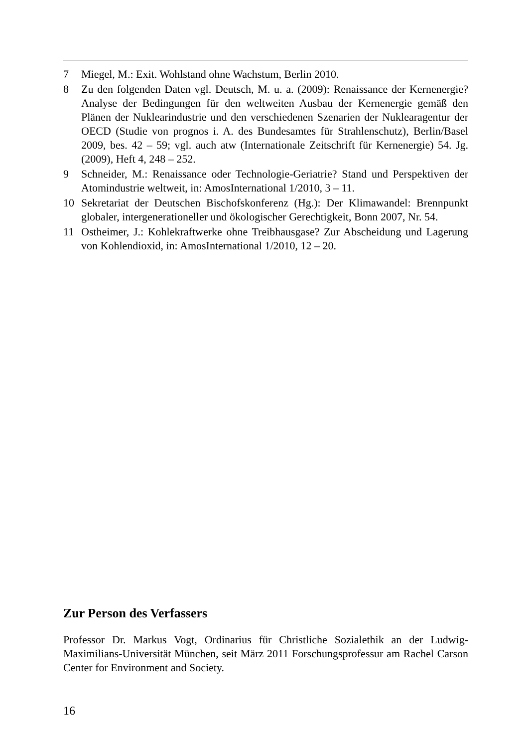7 Miegel, M.: Exit. Wohlstand ohne Wachstum, Berlin 2010.
8 Zu den folgenden Daten vgl. Deutsch, M. u. a. (2009): Renaissance der Kernenergie? Analyse der Bedingungen für den weltweiten Ausbau der Kernenergie gemäß den Plänen der Nuklearindustrie und den verschiedenen Szenarien der Nuklearagentur der OECD (Studie von prognos i. A. des Bundesamtes für Strahlenschutz), Berlin/Basel 2009, bes. 42 – 59; vgl. auch atw (Internationale Zeitschrift für Kernenergie) 54. Jg. (2009), Heft 4, 248 – 252.
9 Schneider, M.: Renaissance oder Technologie-Geriatrie? Stand und Perspektiven der Atomindustrie weltweit, in: AmosInternational 1/2010, 3 – 11.
10 Sekretariat der Deutschen Bischofskonferenz (Hg.): Der Klimawandel: Brennpunkt globaler, intergenerationeller und ökologischer Gerechtigkeit, Bonn 2007, Nr. 54.
11 Ostheimer, J.: Kohlekraftwerke ohne Treibhausgase? Zur Abscheidung und Lagerung von Kohlendioxid, in: AmosInternational 1/2010, 12 – 20.
Zur Person des Verfassers
Professor Dr. Markus Vogt, Ordinarius für Christliche Sozialethik an der Ludwig-Maximilians-Universität München, seit März 2011 Forschungsprofessur am Rachel Carson Center for Environment and Society.
16